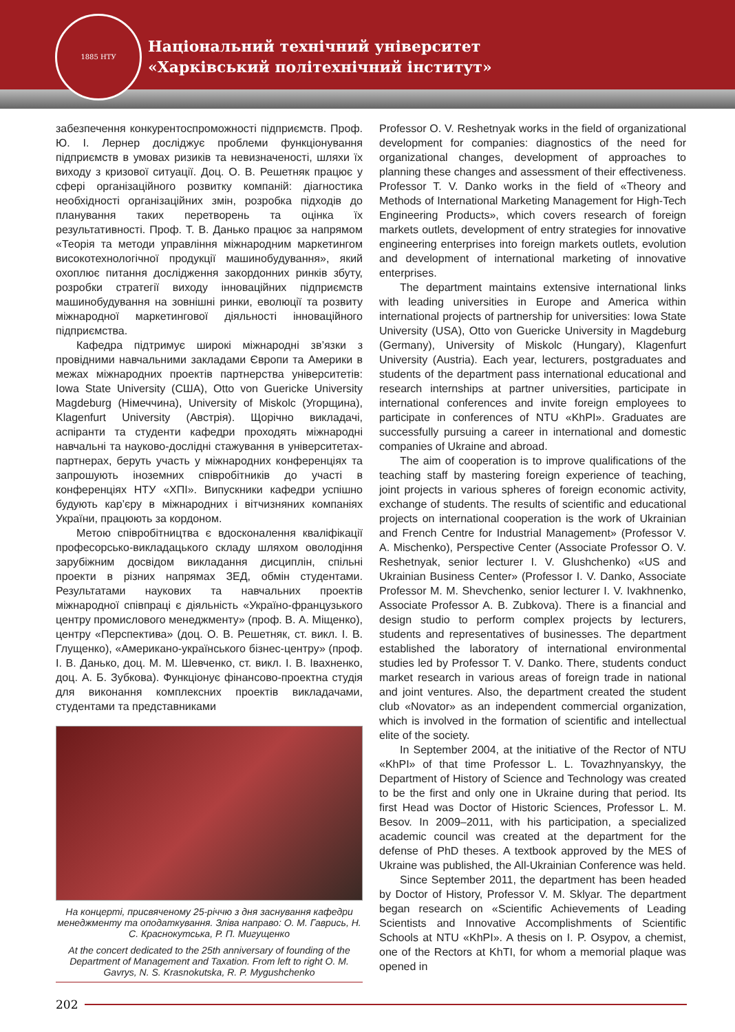Національний технічний університет
«Харківський політехнічний інститут»
1885 НТУ
забезпечення конкурентоспроможності підприємств. Проф. Ю. І. Лернер досліджує проблеми функціонування підприємств в умовах ризиків та невизначеності, шляхи їх виходу з кризової ситуації. Доц. О. В. Решетняк працює у сфері організаційного розвитку компаній: діагностика необхідності організаційних змін, розробка підходів до планування таких перетворень та оцінка їх результативності. Проф. Т. В. Данько працює за напрямом «Теорія та методи управління міжнародним маркетингом високотехнологічної продукції машинобудування», який охоплює питання дослідження закордонних ринків збуту, розробки стратегії виходу інноваційних підприємств машинобудування на зовнішні ринки, еволюції та розвиту міжнародної маркетингової діяльності інноваційного підприємства.
Кафедра підтримує широкі міжнародні зв’язки з провідними навчальними закладами Європи та Америки в межах міжнародних проектів партнерства університетів: Iowa State University (США), Otto von Guericke University Magdeburg (Німеччина), University of Miskolc (Угорщина), Klagenfurt University (Австрія). Щорічно викладачі, аспіранти та студенти кафедри проходять міжнародні навчальні та науково-дослідні стажування в університетах-партнерах, беруть участь у міжнародних конференціях та запрошують іноземних співробітників до участі в конференціях НТУ «ХПІ». Випускники кафедри успішно будують кар’єру в міжнародних і вітчизняних компаніях України, працюють за кордоном.
Метою співробітництва є вдосконалення кваліфікації професорсько-викладацького складу шляхом оволодіння зарубіжним досвідом викладання дисциплін, спільні проекти в різних напрямах ЗЕД, обмін студентами. Результатами наукових та навчальних проектів міжнародної співпраці є діяльність «Україно-французького центру промислового менеджменту» (проф. В. А. Міщенко), центру «Перспектива» (доц. О. В. Решетняк, ст. викл. І. В. Глущенко), «Американо-українського бізнес-центру» (проф. І. В. Данько, доц. М. М. Шевченко, ст. викл. І. В. Івахненко, доц. А. Б. Зубкова). Функціонує фінансово-проектна студія для виконання комплексних проектів викладачами, студентами та представниками
На концерті, присвяченому 25-річчю з дня заснування кафедри менеджменту та оподаткування. Зліва направо: О. М. Гаврись, Н. С. Краснокутська, Р. П. Мигущенко
At the concert dedicated to the 25th anniversary of founding of the Department of Management and Taxation. From left to right O. M. Gavrys, N. S. Krasnokutska, R. P. Mygushchenko
Professor O. V. Reshetnyak works in the field of organizational development for companies: diagnostics of the need for organizational changes, development of approaches to planning these changes and assessment of their effectiveness. Professor T. V. Danko works in the field of «Theory and Methods of International Marketing Management for High-Tech Engineering Products», which covers research of foreign markets outlets, development of entry strategies for innovative engineering enterprises into foreign markets outlets, evolution and development of international marketing of innovative enterprises.
The department maintains extensive international links with leading universities in Europe and America within international projects of partnership for universities: Iowa State University (USA), Otto von Guericke University in Magdeburg (Germany), University of Miskolc (Hungary), Klagenfurt University (Austria). Each year, lecturers, postgraduates and students of the department pass international educational and research internships at partner universities, participate in international conferences and invite foreign employees to participate in conferences of NTU «KhPI». Graduates are successfully pursuing a career in international and domestic companies of Ukraine and abroad.
The aim of cooperation is to improve qualifications of the teaching staff by mastering foreign experience of teaching, joint projects in various spheres of foreign economic activity, exchange of students. The results of scientific and educational projects on international cooperation is the work of Ukrainian and French Centre for Industrial Management» (Professor V. A. Mischenko), Perspective Center (Associate Professor O. V. Reshetnyak, senior lecturer I. V. Glushchenko) «US and Ukrainian Business Center» (Professor I. V. Danko, Associate Professor M. M. Shevchenko, senior lecturer I. V. Ivakhnenko, Associate Professor A. B. Zubkova). There is a financial and design studio to perform complex projects by lecturers, students and representatives of businesses. The department established the laboratory of international environmental studies led by Professor T. V. Danko. There, students conduct market research in various areas of foreign trade in national and joint ventures. Also, the department created the student club «Novator» as an independent commercial organization, which is involved in the formation of scientific and intellectual elite of the society.
In September 2004, at the initiative of the Rector of NTU «KhPI» of that time Professor L. L. Tovazhnyanskyy, the Department of History of Science and Technology was created to be the first and only one in Ukraine during that period. Its first Head was Doctor of Historic Sciences, Professor L. M. Besov. In 2009–2011, with his participation, a specialized academic council was created at the department for the defense of PhD theses. A textbook approved by the MES of Ukraine was published, the All-Ukrainian Conference was held.
Since September 2011, the department has been headed by Doctor of History, Professor V. M. Sklyar. The department began research on «Scientific Achievements of Leading Scientists and Innovative Accomplishments of Scientific Schools at NTU «KhPI». A thesis on I. P. Osypov, a chemist, one of the Rectors at KhTI, for whom a memorial plaque was opened in
202